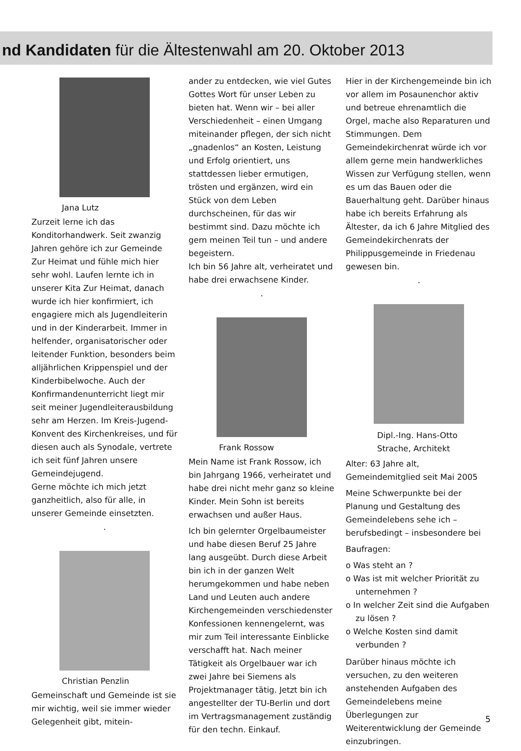nd Kandidaten für die Ältestenwahl am 20. Oktober 2013
Jana Lutz
Zurzeit lerne ich das Konditorhandwerk. Seit zwanzig Jahren gehöre ich zur Gemeinde Zur Heimat und fühle mich hier sehr wohl. Laufen lernte ich in unserer Kita Zur Heimat, danach wurde ich hier konfirmiert, ich engagiere mich als Jugendleiterin und in der Kinderarbeit. Immer in helfender, organisatorischer oder leitender Funktion, besonders beim alljährlichen Krippenspiel und der Kinderbibelwoche. Auch der Konfirmandenunterricht liegt mir seit meiner Jugendleiterausbildung sehr am Herzen. Im Kreis-Jugend-Konvent des Kirchenkreises, und für diesen auch als Synodale, vertrete ich seit fünf Jahren unsere Gemeindejugend.
Gerne möchte ich mich jetzt ganzheitlich, also für alle, in unserer Gemeinde einsetzten.
•
Christian Penzlin
Gemeinschaft und Gemeinde ist sie mir wichtig, weil sie immer wieder Gelegenheit gibt, mitein-
ander zu entdecken, wie viel Gutes Gottes Wort für unser Leben zu bieten hat. Wenn wir – bei aller Verschiedenheit – einen Umgang miteinander pflegen, der sich nicht „gnadenlos“ an Kosten, Leistung und Erfolg orientiert, uns stattdessen lieber ermutigen, trösten und ergänzen, wird ein Stück von dem Leben durchscheinen, für das wir bestimmt sind. Dazu möchte ich gern meinen Teil tun – und andere begeistern.
Ich bin 56 Jahre alt, verheiratet und habe drei erwachsene Kinder.
•
Frank Rossow
Mein Name ist Frank Rossow, ich bin Jahrgang 1966, verheiratet und habe drei nicht mehr ganz so kleine Kinder. Mein Sohn ist bereits erwachsen und außer Haus.
Ich bin gelernter Orgelbaumeister und habe diesen Beruf 25 Jahre lang ausgeübt. Durch diese Arbeit bin ich in der ganzen Welt herumgekommen und habe neben Land und Leuten auch andere Kirchengemeinden verschiedenster Konfessionen kennengelernt, was mir zum Teil interessante Einblicke verschafft hat. Nach meiner Tätigkeit als Orgelbauer war ich zwei Jahre bei Siemens als Projektmanager tätig. Jetzt bin ich angestellter der TU-Berlin und dort im Vertragsmanagement zuständig für den techn. Einkauf.
Hier in der Kirchengemeinde bin ich vor allem im Posaunenchor aktiv und betreue ehrenamtlich die Orgel, mache also Reparaturen und Stimmungen. Dem Gemeindekirchenrat würde ich vor allem gerne mein handwerkliches Wissen zur Verfügung stellen, wenn es um das Bauen oder die Bauerhaltung geht. Darüber hinaus habe ich bereits Erfahrung als Ältester, da ich 6 Jahre Mitglied des Gemeindekirchenrats der Philippusgemeinde in Friedenau gewesen bin.
•
Dipl.-Ing. Hans-Otto
Strache, Architekt
Alter: 63 Jahre alt, Gemeindemitglied seit Mai 2005
Meine Schwerpunkte bei der Planung und Gestaltung des Gemeindelebens sehe ich – berufsbedingt – insbesondere bei
Baufragen:
o Was steht an ?
o Was ist mit welcher Priorität zu unternehmen ?
o In welcher Zeit sind die Aufgaben zu lösen ?
o Welche Kosten sind damit verbunden ?
Darüber hinaus möchte ich versuchen, zu den weiteren anstehenden Aufgaben des Gemeindelebens meine Überlegungen zur Weiterentwicklung der Gemeinde einzubringen.
5